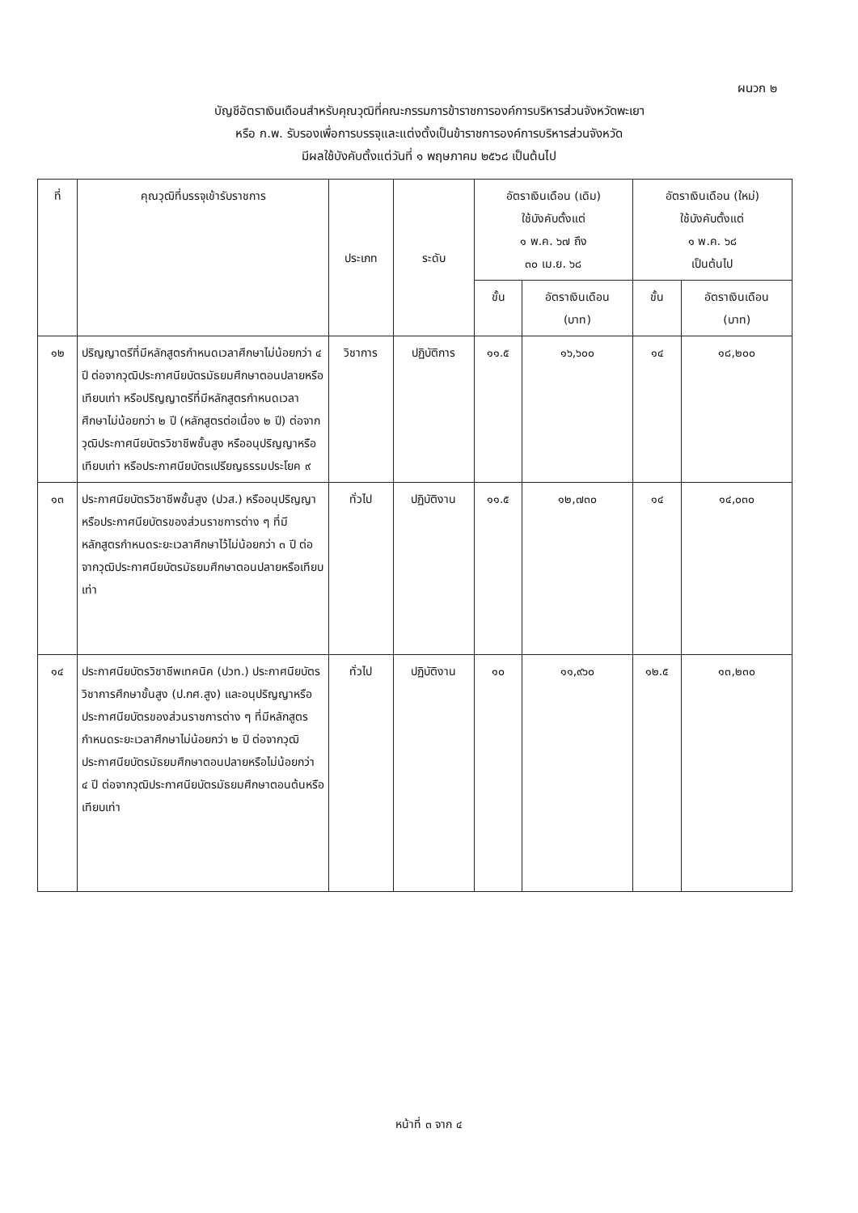ผนวก ๒
บัญชีอัตราเงินเดือนสำหรับคุณวุฒิที่คณะกรรมการข้าราชการองค์การบริหารส่วนจังหวัดพะเยา
หรือ ก.พ. รับรองเพื่อการบรรจุและแต่งตั้งเป็นข้าราชการองค์การบริหารส่วนจังหวัด
มีผลใช้บังคับตั้งแต่วันที่ ๑ พฤษภาคม ๒๕๖๘ เป็นต้นไป
| ที่ | คุณวุฒิที่บรรจุเข้ารับราชการ | ประเภท | ระดับ | อัตราเงินเดือน (เดิม) ใช้บังคับตั้งแต่ ๑ พ.ค. ๖๗ ถึง ๓๐ เม.ย. ๖๘ | | อัตราเงินเดือน (ใหม่) ใช้บังคับตั้งแต่ ๑ พ.ค. ๖๘ เป็นต้นไป | |
| --- | --- | --- | --- | --- | --- | --- | --- |
| | | | | ขั้น | อัตราเงินเดือน (บาท) | ขั้น | อัตราเงินเดือน (บาท) |
| ๑๒ | ปริญญาตรีที่มีหลักสูตรกำหนดเวลาศึกษาไม่น้อยกว่า ๔ ปี ต่อจากวุฒิประกาศนียบัตรมัธยมศึกษาตอนปลายหรือเทียบเท่า หรือปริญญาตรีที่มีหลักสูตรกำหนดเวลาศึกษาไม่น้อยกว่า ๒ ปี (หลักสูตรต่อเนื่อง ๒ ปี) ต่อจากวุฒิประกาศนียบัตรวิชาชีพชั้นสูง หรืออนุปริญญาหรือเทียบเท่า หรือประกาศนียบัตรเปรียญธรรมประโยค ๙ | วิชาการ | ปฏิบัติการ | ๑๑.๕ | ๑๖,๖๐๐ | ๑๔ | ๑๘,๒๐๐ |
| ๑๓ | ประกาศนียบัตรวิชาชีพชั้นสูง (ปวส.) หรืออนุปริญญาหรือประกาศนียบัตรของส่วนราชการต่าง ๆ ที่มีหลักสูตรกำหนดระยะเวลาศึกษาไว้ไม่น้อยกว่า ๓ ปี ต่อจากวุฒิประกาศนียบัตรมัธยมศึกษาตอนปลายหรือเทียบเท่า | ทั่วไป | ปฏิบัติงาน | ๑๑.๕ | ๑๒,๗๓๐ | ๑๔ | ๑๔,๐๓๐ |
| ๑๔ | ประกาศนียบัตรวิชาชีพเทคนิค (ปวท.) ประกาศนียบัตรวิชาการศึกษาขั้นสูง (ป.กศ.สูง) และอนุปริญญาหรือประกาศนียบัตรของส่วนราชการต่าง ๆ ที่มีหลักสูตรกำหนดระยะเวลาศึกษาไม่น้อยกว่า ๒ ปี ต่อจากวุฒิประกาศนียบัตรมัธยมศึกษาตอนปลายหรือไม่น้อยกว่า ๔ ปี ต่อจากวุฒิประกาศนียบัตรมัธยมศึกษาตอนต้นหรือเทียบเท่า | ทั่วไป | ปฏิบัติงาน | ๑๐ | ๑๑,๙๖๐ | ๑๒.๕ | ๑๓,๒๓๐ |
หน้าที่ ๓ จาก ๔